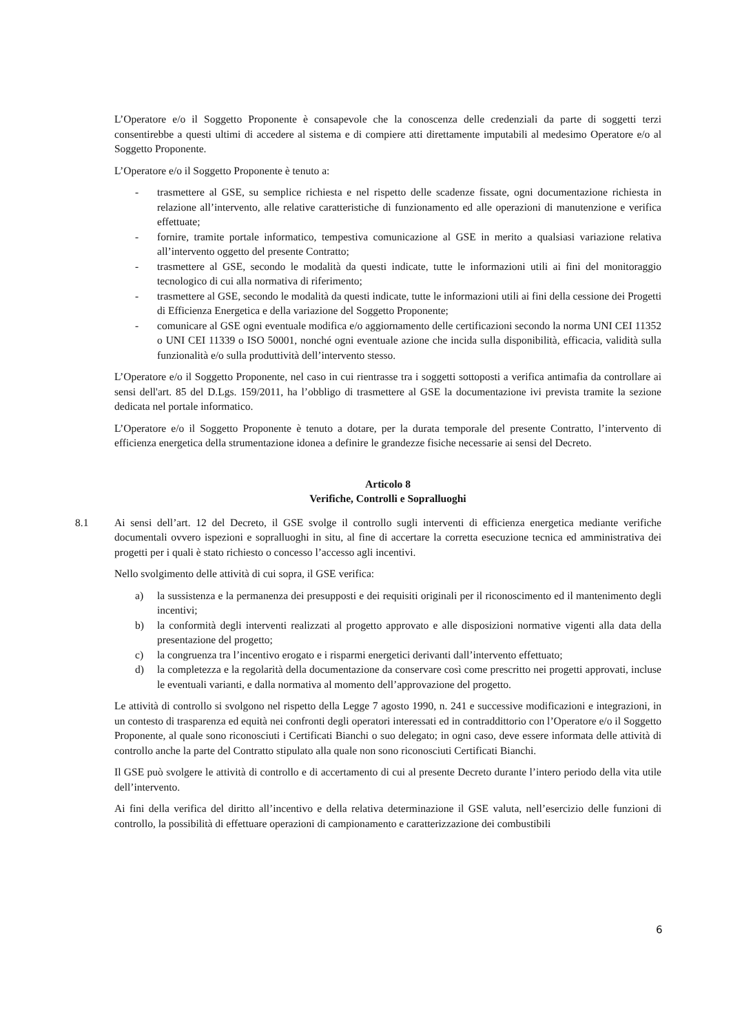L’Operatore e/o il Soggetto Proponente è consapevole che la conoscenza delle credenziali da parte di soggetti terzi consentirebbe a questi ultimi di accedere al sistema e di compiere atti direttamente imputabili al medesimo Operatore e/o al Soggetto Proponente.
L’Operatore e/o il Soggetto Proponente è tenuto a:
- trasmettere al GSE, su semplice richiesta e nel rispetto delle scadenze fissate, ogni documentazione richiesta in relazione all’intervento, alle relative caratteristiche di funzionamento ed alle operazioni di manutenzione e verifica effettuate;
- fornire, tramite portale informatico, tempestiva comunicazione al GSE in merito a qualsiasi variazione relativa all’intervento oggetto del presente Contratto;
- trasmettere al GSE, secondo le modalità da questi indicate, tutte le informazioni utili ai fini del monitoraggio tecnologico di cui alla normativa di riferimento;
- trasmettere al GSE, secondo le modalità da questi indicate, tutte le informazioni utili ai fini della cessione dei Progetti di Efficienza Energetica e della variazione del Soggetto Proponente;
- comunicare al GSE ogni eventuale modifica e/o aggiornamento delle certificazioni secondo la norma UNI CEI 11352 o UNI CEI 11339 o ISO 50001, nonché ogni eventuale azione che incida sulla disponibilità, efficacia, validità sulla funzionalità e/o sulla produttività dell’intervento stesso.
L’Operatore e/o il Soggetto Proponente, nel caso in cui rientrasse tra i soggetti sottoposti a verifica antimafia da controllare ai sensi dell'art. 85 del D.Lgs. 159/2011, ha l’obbligo di trasmettere al GSE la documentazione ivi prevista tramite la sezione dedicata nel portale informatico.
L’Operatore e/o il Soggetto Proponente è tenuto a dotare, per la durata temporale del presente Contratto, l’intervento di efficienza energetica della strumentazione idonea a definire le grandezze fisiche necessarie ai sensi del Decreto.
Articolo 8
Verifiche, Controlli e Sopralluoghi
8.1 Ai sensi dell’art. 12 del Decreto, il GSE svolge il controllo sugli interventi di efficienza energetica mediante verifiche documentali ovvero ispezioni e sopralluoghi in situ, al fine di accertare la corretta esecuzione tecnica ed amministrativa dei progetti per i quali è stato richiesto o concesso l’accesso agli incentivi.
Nello svolgimento delle attività di cui sopra, il GSE verifica:
a) la sussistenza e la permanenza dei presupposti e dei requisiti originali per il riconoscimento ed il mantenimento degli incentivi;
b) la conformità degli interventi realizzati al progetto approvato e alle disposizioni normative vigenti alla data della presentazione del progetto;
c) la congruenza tra l’incentivo erogato e i risparmi energetici derivanti dall’intervento effettuato;
d) la completezza e la regolarità della documentazione da conservare così come prescritto nei progetti approvati, incluse le eventuali varianti, e dalla normativa al momento dell’approvazione del progetto.
Le attività di controllo si svolgono nel rispetto della Legge 7 agosto 1990, n. 241 e successive modificazioni e integrazioni, in un contesto di trasparenza ed equità nei confronti degli operatori interessati ed in contraddittorio con l’Operatore e/o il Soggetto Proponente, al quale sono riconosciuti i Certificati Bianchi o suo delegato; in ogni caso, deve essere informata delle attività di controllo anche la parte del Contratto stipulato alla quale non sono riconosciuti Certificati Bianchi.
Il GSE può svolgere le attività di controllo e di accertamento di cui al presente Decreto durante l’intero periodo della vita utile dell’intervento.
Ai fini della verifica del diritto all’incentivo e della relativa determinazione il GSE valuta, nell’esercizio delle funzioni di controllo, la possibilità di effettuare operazioni di campionamento e caratterizzazione dei combustibili
6